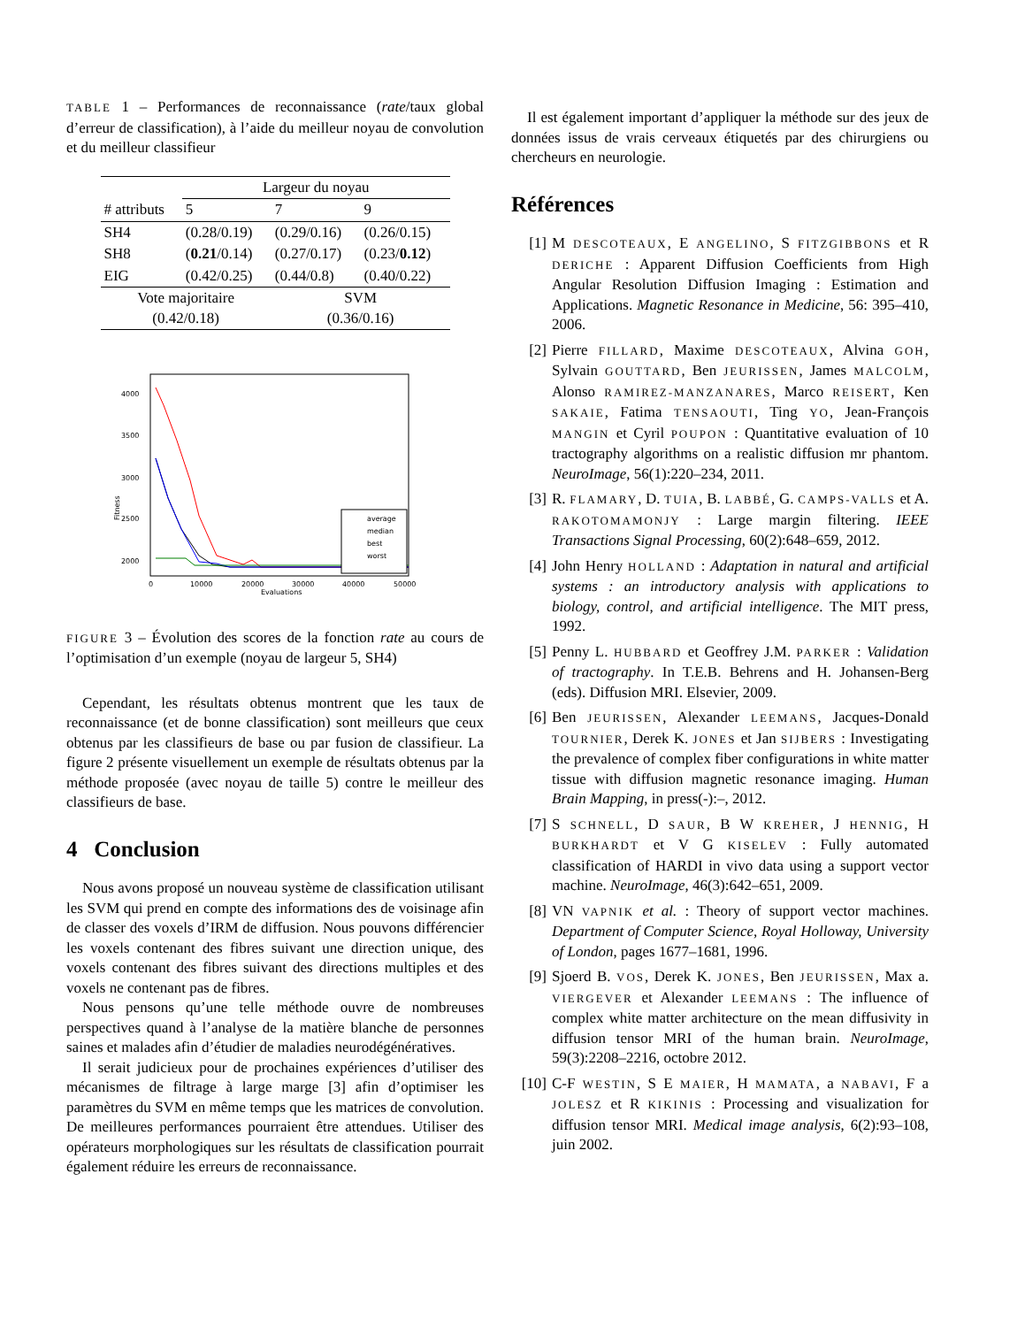TABLE 1 – Performances de reconnaissance (rate/taux global d’erreur de classification), à l’aide du meilleur noyau de convolution et du meilleur classifieur
| | Largeur du noyau | | |
| # attributs | 5 | 7 | 9 |
| SH4 | (0.28/0.19) | (0.29/0.16) | (0.26/0.15) |
| SH8 | ( 0.21 /0.14) | (0.27/0.17) | (0.23/ 0.12 ) |
| EIG | (0.42/0.25) | (0.44/0.8) | (0.40/0.22) |
| Vote majoritaire (0.42/0.18) | | SVM (0.36/0.16) | |
4000
3500
3000
2500
2000
Fitness
0
10000
20000
30000
40000
50000
Evaluations
average
median
best
worst
FIGURE 3 – Évolution des scores de la fonction rate au cours de l’optimisation d’un exemple (noyau de largeur 5, SH4)
Cependant, les résultats obtenus montrent que les taux de reconnaissance (et de bonne classification) sont meilleurs que ceux obtenus par les classifieurs de base ou par fusion de classifieur. La figure 2 présente visuellement un exemple de résultats obtenus par la méthode proposée (avec noyau de taille 5) contre le meilleur des classifieurs de base.
4 Conclusion
Nous avons proposé un nouveau système de classification utilisant les SVM qui prend en compte des informations des de voisinage afin de classer des voxels d’IRM de diffusion. Nous pouvons différencier les voxels contenant des fibres suivant une direction unique, des voxels contenant des fibres suivant des directions multiples et des voxels ne contenant pas de fibres.
Nous pensons qu’une telle méthode ouvre de nombreuses perspectives quand à l’analyse de la matière blanche de personnes saines et malades afin d’étudier de maladies neurodégénératives.
Il serait judicieux pour de prochaines expériences d’utiliser des mécanismes de filtrage à large marge [3] afin d’optimiser les paramètres du SVM en même temps que les matrices de convolution. De meilleures performances pourraient être attendues. Utiliser des opérateurs morphologiques sur les résultats de classification pourrait également réduire les erreurs de reconnaissance.
Il est également important d’appliquer la méthode sur des jeux de données issus de vrais cerveaux étiquetés par des chirurgiens ou chercheurs en neurologie.
Références
[1] M DESCOTEAUX, E ANGELINO, S FITZGIBBONS et R DERICHE : Apparent Diffusion Coefficients from High Angular Resolution Diffusion Imaging : Estimation and Applications. Magnetic Resonance in Medicine, 56: 395–410, 2006.
[2] Pierre FILLARD, Maxime DESCOTEAUX, Alvina GOH, Sylvain GOUTTARD, Ben JEURISSEN, James MALCOLM, Alonso RAMIREZ-MANZANARES, Marco REISERT, Ken SAKAIE, Fatima TENSAOUTI, Ting YO, Jean-François MANGIN et Cyril POUPON : Quantitative evaluation of 10 tractography algorithms on a realistic diffusion mr phantom. NeuroImage, 56(1):220–234, 2011.
[3] R. FLAMARY, D. TUIA, B. LABBÉ, G. CAMPS-VALLS et A. RAKOTOMAMONJY : Large margin filtering. IEEE Transactions Signal Processing, 60(2):648–659, 2012.
[4] John Henry HOLLAND : Adaptation in natural and artificial systems : an introductory analysis with applications to biology, control, and artificial intelligence. The MIT press, 1992.
[5] Penny L. HUBBARD et Geoffrey J.M. PARKER : Validation of tractography. In T.E.B. Behrens and H. Johansen-Berg (eds). Diffusion MRI. Elsevier, 2009.
[6] Ben JEURISSEN, Alexander LEEMANS, Jacques-Donald TOURNIER, Derek K. JONES et Jan SIJBERS : Investigating the prevalence of complex fiber configurations in white matter tissue with diffusion magnetic resonance imaging. Human Brain Mapping, in press(-):–, 2012.
[7] S SCHNELL, D SAUR, B W KREHER, J HENNIG, H BURKHARDT et V G KISELEV : Fully automated classification of HARDI in vivo data using a support vector machine. NeuroImage, 46(3):642–651, 2009.
[8] VN VAPNIK et al. : Theory of support vector machines. Department of Computer Science, Royal Holloway, University of London, pages 1677–1681, 1996.
[9] Sjoerd B. VOS, Derek K. JONES, Ben JEURISSEN, Max a. VIERGEVER et Alexander LEEMANS : The influence of complex white matter architecture on the mean diffusivity in diffusion tensor MRI of the human brain. NeuroImage, 59(3):2208–2216, octobre 2012.
[10]
C-F WESTIN, S E MAIER, H MAMATA, a NABAVI, F a JOLESZ et R KIKINIS : Processing and visualization for diffusion tensor MRI. Medical image analysis, 6(2):93–108, juin 2002.